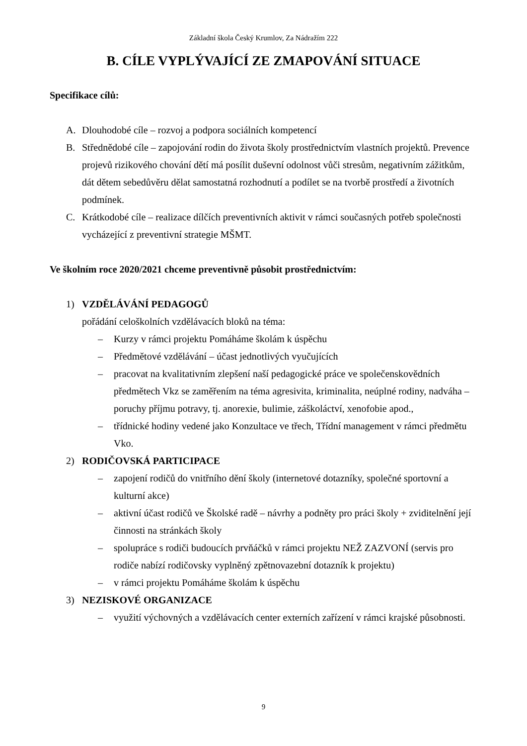Základní škola Český Krumlov, Za Nádražím 222
B. CÍLE VYPLÝVAJÍCÍ ZE ZMAPOVÁNÍ SITUACE
Specifikace cílů:
A. Dlouhodobé cíle – rozvoj a podpora sociálních kompetencí
B. Střednědobé cíle – zapojování rodin do života školy prostřednictvím vlastních projektů. Prevence projevů rizikového chování dětí má posílit duševní odolnost vůči stresům, negativním zážitkům, dát dětem sebedůvěru dělat samostatná rozhodnutí a podílet se na tvorbě prostředí a životních podmínek.
C. Krátkodobé cíle – realizace dílčích preventivních aktivit v rámci současných potřeb společnosti vycházející z preventivní strategie MŠMT.
Ve školním roce 2020/2021 chceme preventivně působit prostřednictvím:
1) VZDĚLÁVÁNÍ PEDAGOGŮ
pořádání celoškolních vzdělávacích bloků na téma:
– Kurzy v rámci projektu Pomáháme školám k úspěchu
– Předmětové vzdělávání – účast jednotlivých vyučujících
– pracovat na kvalitativním zlepšení naší pedagogické práce ve společenskovědních předmětech Vkz se zaměřením na téma agresivita, kriminalita, neúplné rodiny, nadváha – poruchy příjmu potravy, tj. anorexie, bulimie, záškoláctví, xenofobie apod.,
– třídnické hodiny vedené jako Konzultace ve třech, Třídní management v rámci předmětu Vko.
2) RODIČOVSKÁ PARTICIPACE
– zapojení rodičů do vnitřního dění školy (internetové dotazníky, společné sportovní a kulturní akce)
– aktivní účast rodičů ve Školské radě – návrhy a podněty pro práci školy + zviditelnění její činnosti na stránkách školy
– spolupráce s rodiči budoucích prvňáčků v rámci projektu NEŽ ZAZVONÍ (servis pro rodiče nabízí rodičovsky vyplněný zpětnovazební dotazník k projektu)
– v rámci projektu Pomáháme školám k úspěchu
3) NEZISKOVÉ ORGANIZACE
– využití výchovných a vzdělávacích center externích zařízení v rámci krajské působnosti.
9